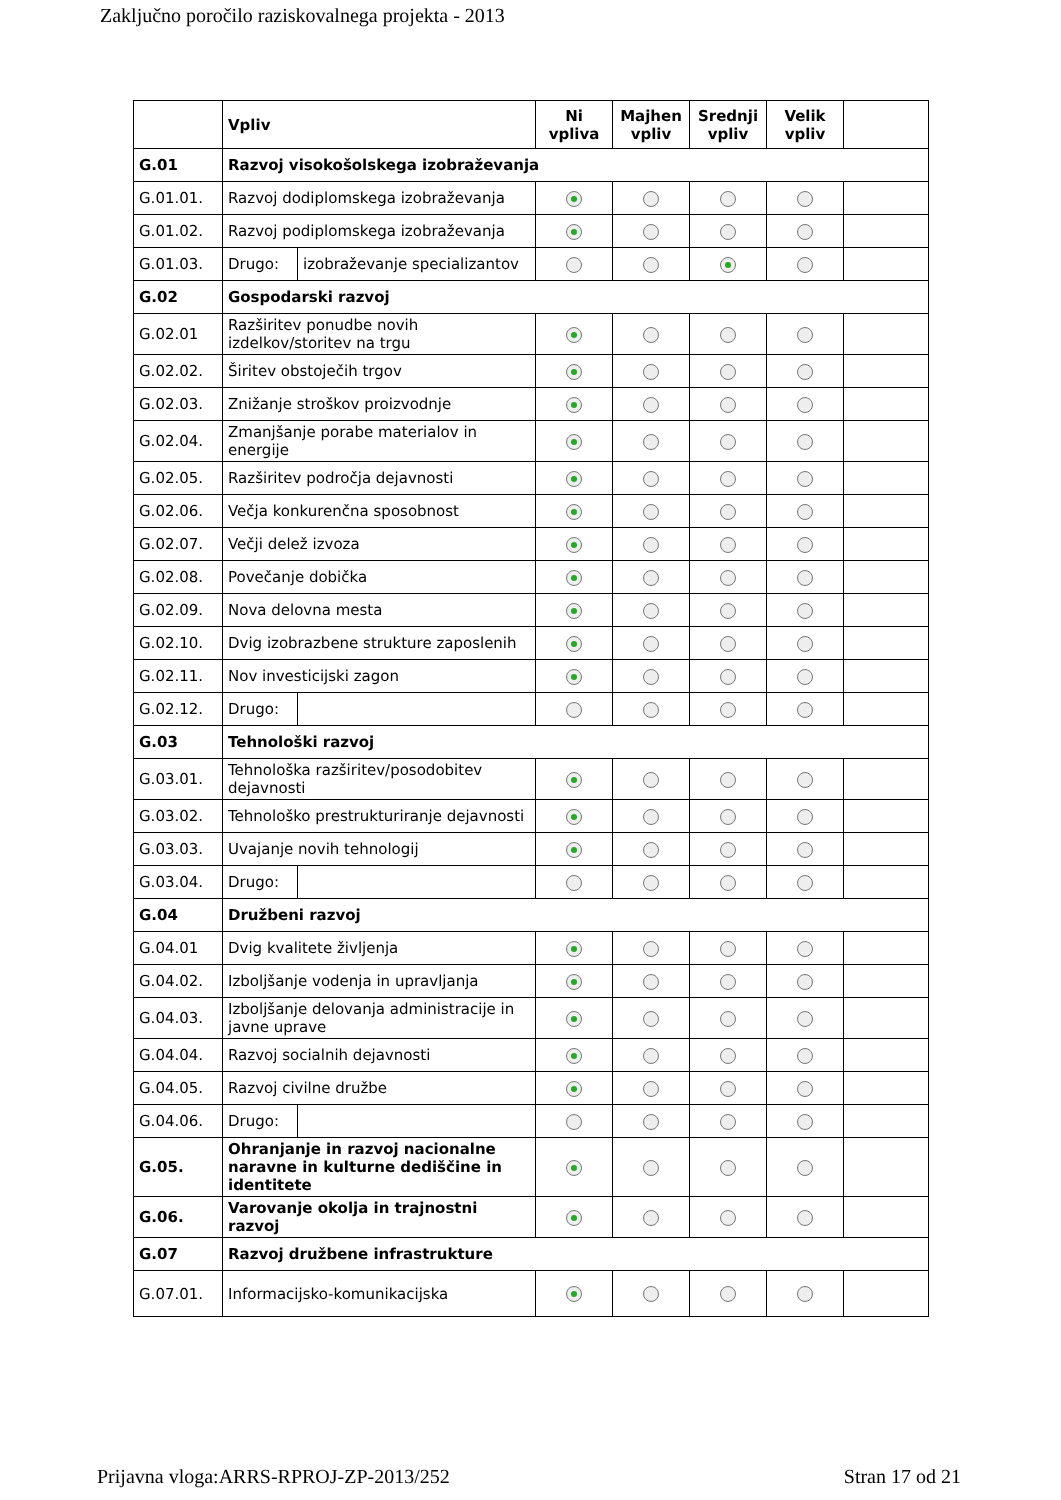Zaključno poročilo raziskovalnega projekta - 2013
| | Vpliv | | Ni vpliva | Majhen vpliv | Srednji vpliv | Velik vpliv | |
| --- | --- | --- | --- | --- | --- | --- | --- |
| G.01 | Razvoj visokošolskega izobraževanja | | | | | | |
| G.01.01. | Razvoj dodiplomskega izobraževanja | | | | | | |
| G.01.02. | Razvoj podiplomskega izobraževanja | | | | | | |
| G.01.03. | Drugo: | izobraževanje specializantov | | | | | |
| G.02 | Gospodarski razvoj | | | | | | |
| G.02.01 | Razširitev ponudbe novih izdelkov/storitev na trgu | | | | | | |
| G.02.02. | Širitev obstoječih trgov | | | | | | |
| G.02.03. | Znižanje stroškov proizvodnje | | | | | | |
| G.02.04. | Zmanjšanje porabe materialov in energije | | | | | | |
| G.02.05. | Razširitev področja dejavnosti | | | | | | |
| G.02.06. | Večja konkurenčna sposobnost | | | | | | |
| G.02.07. | Večji delež izvoza | | | | | | |
| G.02.08. | Povečanje dobička | | | | | | |
| G.02.09. | Nova delovna mesta | | | | | | |
| G.02.10. | Dvig izobrazbene strukture zaposlenih | | | | | | |
| G.02.11. | Nov investicijski zagon | | | | | | |
| G.02.12. | Drugo: | | | | | | |
| G.03 | Tehnološki razvoj | | | | | | |
| G.03.01. | Tehnološka razširitev/posodobitev dejavnosti | | | | | | |
| G.03.02. | Tehnološko prestrukturiranje dejavnosti | | | | | | |
| G.03.03. | Uvajanje novih tehnologij | | | | | | |
| G.03.04. | Drugo: | | | | | | |
| G.04 | Družbeni razvoj | | | | | | |
| G.04.01 | Dvig kvalitete življenja | | | | | | |
| G.04.02. | Izboljšanje vodenja in upravljanja | | | | | | |
| G.04.03. | Izboljšanje delovanja administracije in javne uprave | | | | | | |
| G.04.04. | Razvoj socialnih dejavnosti | | | | | | |
| G.04.05. | Razvoj civilne družbe | | | | | | |
| G.04.06. | Drugo: | | | | | | |
| G.05. | Ohranjanje in razvoj nacionalne naravne in kulturne dediščine in identitete | | | | | | |
| G.06. | Varovanje okolja in trajnostni razvoj | | | | | | |
| G.07 | Razvoj družbene infrastrukture | | | | | | |
| G.07.01. | Informacijsko-komunikacijska | | | | | | |
Prijavna vloga:ARRS-RPROJ-ZP-2013/252 Stran 17 od 21